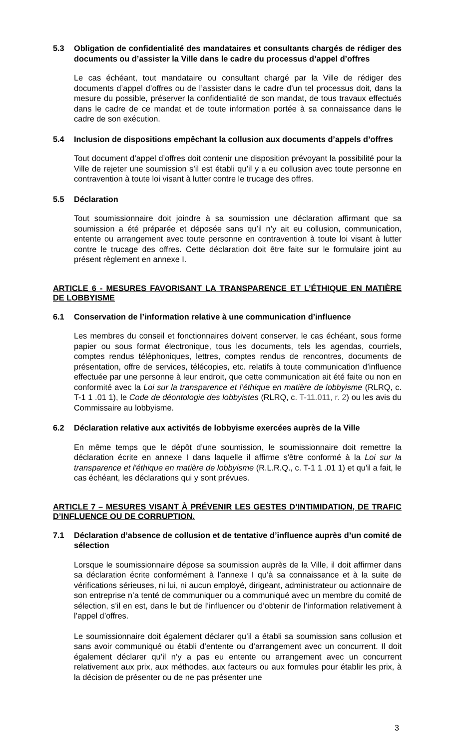5.3 Obligation de confidentialité des mandataires et consultants chargés de rédiger des documents ou d’assister la Ville dans le cadre du processus d’appel d’offres
Le cas échéant, tout mandataire ou consultant chargé par la Ville de rédiger des documents d’appel d’offres ou de l’assister dans le cadre d’un tel processus doit, dans la mesure du possible, préserver la confidentialité de son mandat, de tous travaux effectués dans le cadre de ce mandat et de toute information portée à sa connaissance dans le cadre de son exécution.
5.4 Inclusion de dispositions empêchant la collusion aux documents d’appels d’offres
Tout document d’appel d’offres doit contenir une disposition prévoyant la possibilité pour la Ville de rejeter une soumission s’il est établi qu’il y a eu collusion avec toute personne en contravention à toute loi visant à lutter contre le trucage des offres.
5.5 Déclaration
Tout soumissionnaire doit joindre à sa soumission une déclaration affirmant que sa soumission a été préparée et déposée sans qu’il n’y ait eu collusion, communication, entente ou arrangement avec toute personne en contravention à toute loi visant à lutter contre le trucage des offres. Cette déclaration doit être faite sur le formulaire joint au présent règlement en annexe I.
ARTICLE 6 - MESURES FAVORISANT LA TRANSPARENCE ET L’ÉTHIQUE EN MATIÈRE DE LOBBYISME
6.1 Conservation de l’information relative à une communication d’influence
Les membres du conseil et fonctionnaires doivent conserver, le cas échéant, sous forme papier ou sous format électronique, tous les documents, tels les agendas, courriels, comptes rendus téléphoniques, lettres, comptes rendus de rencontres, documents de présentation, offre de services, télécopies, etc. relatifs à toute communication d’influence effectuée par une personne à leur endroit, que cette communication ait été faite ou non en conformité avec la Loi sur la transparence et l’éthique en matière de lobbyisme (RLRQ, c. T-1 1 .01 1), le Code de déontologie des lobbyistes (RLRQ, c. T-11.011, r. 2) ou les avis du Commissaire au lobbyisme.
6.2 Déclaration relative aux activités de lobbyisme exercées auprès de la Ville
En même temps que le dépôt d’une soumission, le soumissionnaire doit remettre la déclaration écrite en annexe I dans laquelle il affirme s'être conformé à la Loi sur la transparence et l'éthique en matière de lobbyisme (R.L.R.Q., c. T-1 1 .01 1) et qu'il a fait, le cas échéant, les déclarations qui y sont prévues.
ARTICLE 7 – MESURES VISANT À PRÉVENIR LES GESTES D’INTIMIDATION, DE TRAFIC D’INFLUENCE OU DE CORRUPTION.
7.1 Déclaration d’absence de collusion et de tentative d’influence auprès d’un comité de sélection
Lorsque le soumissionnaire dépose sa soumission auprès de la Ville, il doit affirmer dans sa déclaration écrite conformément à l’annexe I qu’à sa connaissance et à la suite de vérifications sérieuses, ni lui, ni aucun employé, dirigeant, administrateur ou actionnaire de son entreprise n’a tenté de communiquer ou a communiqué avec un membre du comité de sélection, s’il en est, dans le but de l’influencer ou d’obtenir de l’information relativement à l’appel d’offres.
Le soumissionnaire doit également déclarer qu’il a établi sa soumission sans collusion et sans avoir communiqué ou établi d’entente ou d’arrangement avec un concurrent. Il doit également déclarer qu’il n’y a pas eu entente ou arrangement avec un concurrent relativement aux prix, aux méthodes, aux facteurs ou aux formules pour établir les prix, à la décision de présenter ou de ne pas présenter une
3